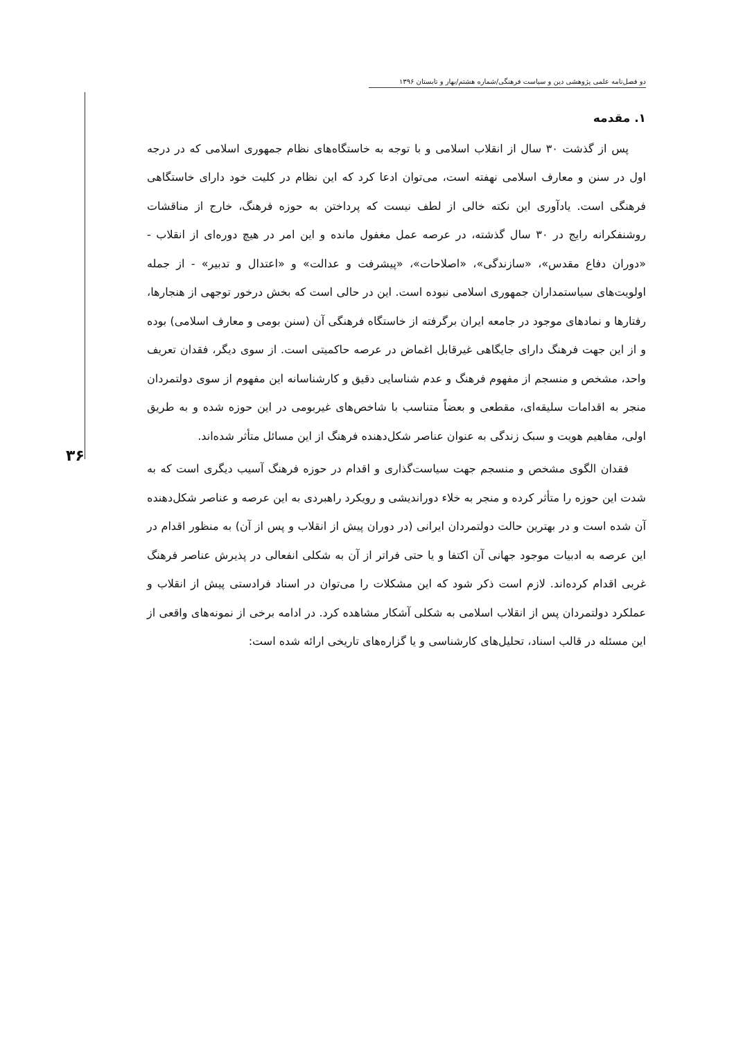دو فصل‌نامه علمی پژوهشی دین و سیاست فرهنگی/شماره هشتم/بهار و تابستان ۱۳۹۶
۳۶
۱. مقدمه
پس از گذشت ۳۰ سال از انقلاب اسلامی و با توجه به خاستگاه‌های نظام جمهوری اسلامی که در درجه اول در سنن و معارف اسلامی نهفته است، می‌توان ادعا کرد که این نظام در کلیت خود دارای خاستگاهی فرهنگی است. یادآوری این نکته خالی از لطف نیست که پرداختن به حوزه فرهنگ، خارج از مناقشات روشنفکرانه رایج در ۳۰ سال گذشته، در عرصه عمل مغفول مانده و این امر در هیچ دوره‌ای از انقلاب - «دوران دفاع مقدس»، «سازندگی»، «اصلاحات»، «پیشرفت و عدالت» و «اعتدال و تدبیر» - از جمله اولویت‌های سیاستمداران جمهوری اسلامی نبوده است. این در حالی است که بخش درخور توجهی از هنجارها، رفتارها و نمادهای موجود در جامعه ایران برگرفته از خاستگاه فرهنگی آن (سنن بومی و معارف اسلامی) بوده و از این جهت فرهنگ دارای جایگاهی غیرقابل اغماض در عرصه حاکمیتی است. از سوی دیگر، فقدان تعریف واحد، مشخص و منسجم از مفهوم فرهنگ و عدم شناسایی دقیق و کارشناسانه این مفهوم از سوی دولتمردان منجر به اقدامات سلیقه‌ای، مقطعی و بعضاً متناسب با شاخص‌های غیربومی در این حوزه شده و به طریق اولی، مفاهیم هویت و سبک زندگی به عنوان عناصر شکل‌دهنده فرهنگ از این مسائل متأثر شده‌اند.
فقدان الگوی مشخص و منسجم جهت سیاست‌گذاری و اقدام در حوزه فرهنگ آسیب دیگری است که به شدت این حوزه را متأثر کرده و منجر به خلاء دوراندیشی و رویکرد راهبردی به این عرصه و عناصر شکل‌دهنده آن شده است و در بهترین حالت دولتمردان ایرانی (در دوران پیش از انقلاب و پس از آن) به منظور اقدام در این عرصه به ادبیات موجود جهانی آن اکتفا و یا حتی فراتر از آن به شکلی انفعالی در پذیرش عناصر فرهنگ غربی اقدام کرده‌اند. لازم است ذکر شود که این مشکلات را می‌توان در اسناد فرادستی پیش از انقلاب و عملکرد دولتمردان پس از انقلاب اسلامی به شکلی آشکار مشاهده کرد. در ادامه برخی از نمونه‌های واقعی از این مسئله در قالب اسناد، تحلیل‌های کارشناسی و یا گزاره‌های تاریخی ارائه شده است: